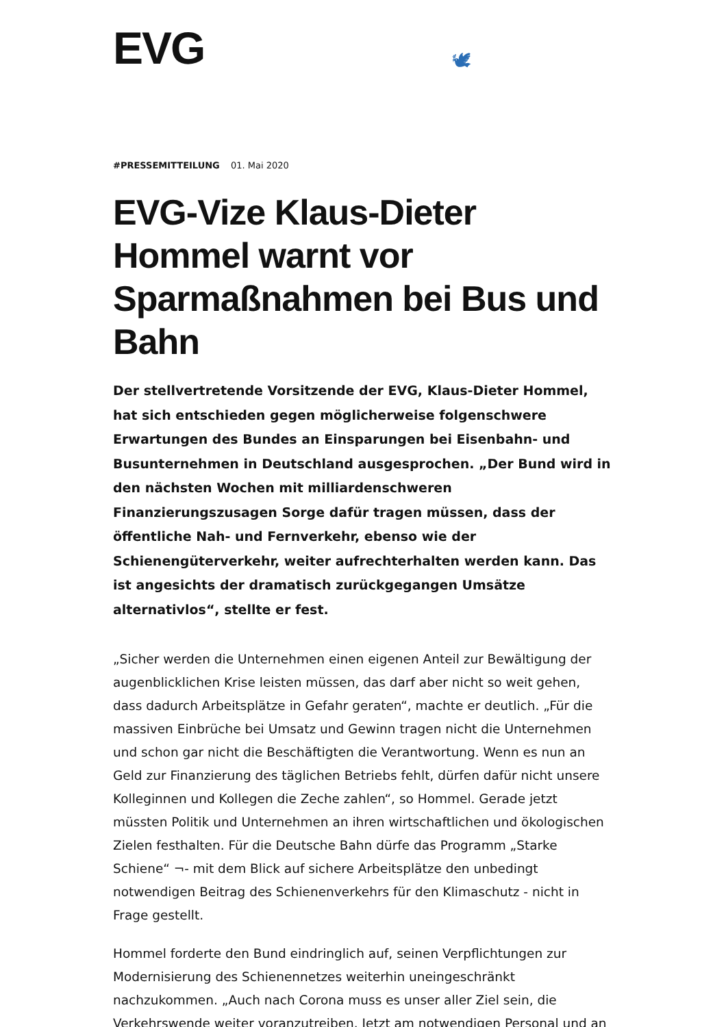EVG
🕊
#PRESSEMITTEILUNG 01. Mai 2020
EVG-Vize Klaus-Dieter Hommel warnt vor Sparmaßnahmen bei Bus und Bahn
Der stellvertretende Vorsitzende der EVG, Klaus-Dieter Hommel, hat sich entschieden gegen möglicherweise folgenschwere Erwartungen des Bundes an Einsparungen bei Eisenbahn- und Busunternehmen in Deutschland ausgesprochen. „Der Bund wird in den nächsten Wochen mit milliardenschweren Finanzierungszusagen Sorge dafür tragen müssen, dass der öffentliche Nah- und Fernverkehr, ebenso wie der Schienengüterverkehr, weiter aufrechterhalten werden kann. Das ist angesichts der dramatisch zurückgegangen Umsätze alternativlos“, stellte er fest.
„Sicher werden die Unternehmen einen eigenen Anteil zur Bewältigung der augenblicklichen Krise leisten müssen, das darf aber nicht so weit gehen, dass dadurch Arbeitsplätze in Gefahr geraten“, machte er deutlich. „Für die massiven Einbrüche bei Umsatz und Gewinn tragen nicht die Unternehmen und schon gar nicht die Beschäftigten die Verantwortung. Wenn es nun an Geld zur Finanzierung des täglichen Betriebs fehlt, dürfen dafür nicht unsere Kolleginnen und Kollegen die Zeche zahlen“, so Hommel. Gerade jetzt müssten Politik und Unternehmen an ihren wirtschaftlichen und ökologischen Zielen festhalten. Für die Deutsche Bahn dürfe das Programm „Starke Schiene“ ¬- mit dem Blick auf sichere Arbeitsplätze den unbedingt notwendigen Beitrag des Schienenverkehrs für den Klimaschutz - nicht in Frage gestellt.
Hommel forderte den Bund eindringlich auf, seinen Verpflichtungen zur Modernisierung des Schienennetzes weiterhin uneingeschränkt nachzukommen. „Auch nach Corona muss es unser aller Ziel sein, die Verkehrswende weiter voranzutreiben. Jetzt am notwendigen Personal und an